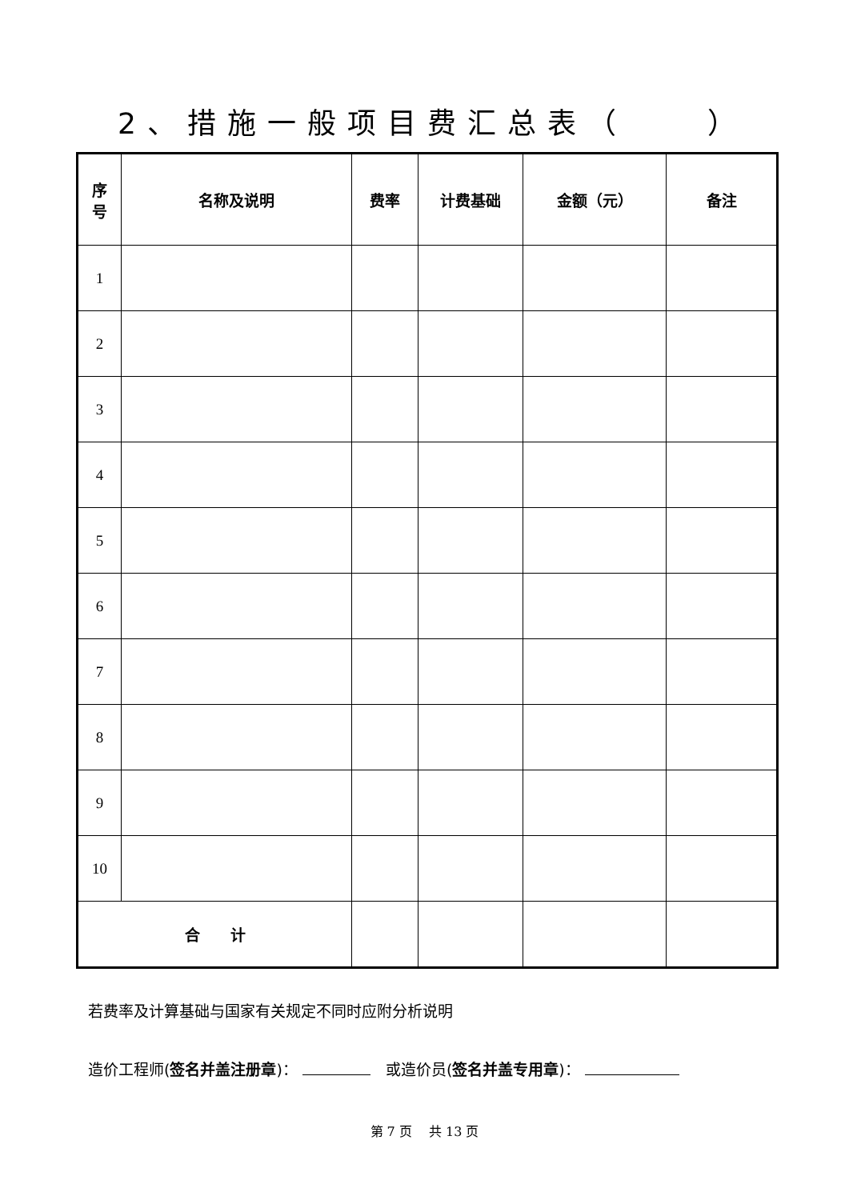2、措施一般项目费汇总表（　　）
| 序 号 | 名称及说明 | 费率 | 计费基础 | 金额（元） | 备注 |
| --- | --- | --- | --- | --- | --- |
| 1 | | | | | |
| 2 | | | | | |
| 3 | | | | | |
| 4 | | | | | |
| 5 | | | | | |
| 6 | | | | | |
| 7 | | | | | |
| 8 | | | | | |
| 9 | | | | | |
| 10 | | | | | |
| 合 计 | | | | | |
若费率及计算基础与国家有关规定不同时应附分析说明
造价工程师(签名并盖注册章)： 　或造价员(签名并盖专用章)：
第 7 页　 共 13 页